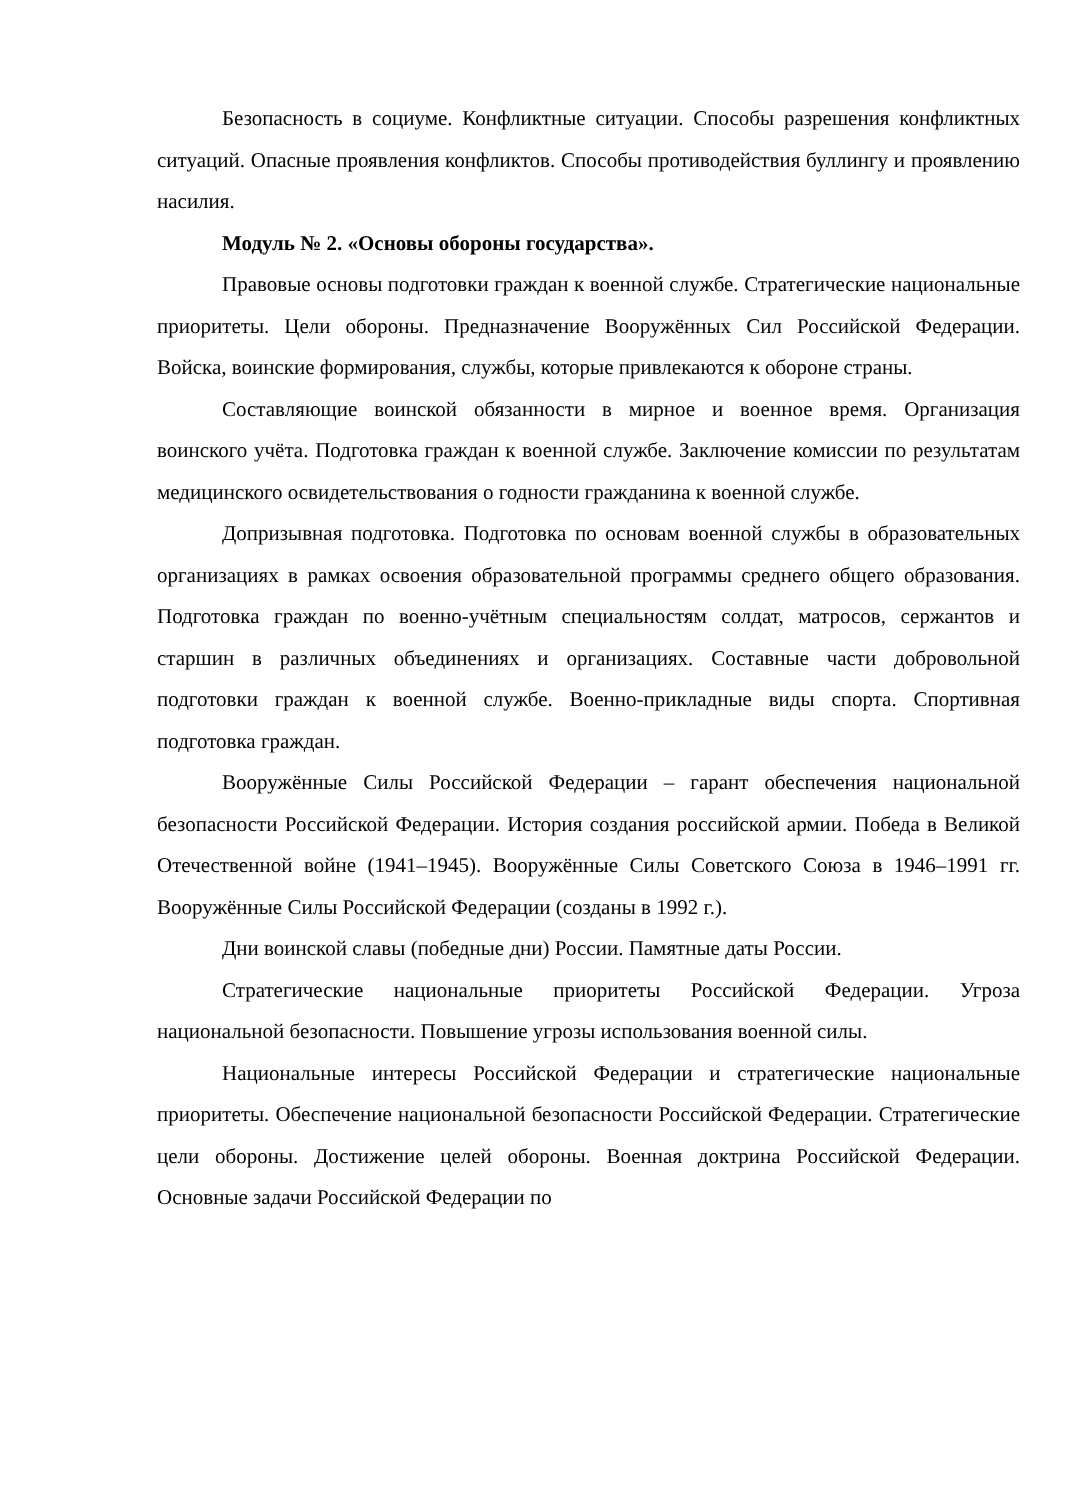Безопасность в социуме. Конфликтные ситуации. Способы разрешения конфликтных ситуаций. Опасные проявления конфликтов. Способы противодействия буллингу и проявлению насилия.
Модуль № 2. «Основы обороны государства».
Правовые основы подготовки граждан к военной службе. Стратегические национальные приоритеты. Цели обороны. Предназначение Вооружённых Сил Российской Федерации. Войска, воинские формирования, службы, которые привлекаются к обороне страны.
Составляющие воинской обязанности в мирное и военное время. Организация воинского учёта. Подготовка граждан к военной службе. Заключение комиссии по результатам медицинского освидетельствования о годности гражданина к военной службе.
Допризывная подготовка. Подготовка по основам военной службы в образовательных организациях в рамках освоения образовательной программы среднего общего образования. Подготовка граждан по военно-учётным специальностям солдат, матросов, сержантов и старшин в различных объединениях и организациях. Составные части добровольной подготовки граждан к военной службе. Военно-прикладные виды спорта. Спортивная подготовка граждан.
Вооружённые Силы Российской Федерации – гарант обеспечения национальной безопасности Российской Федерации. История создания российской армии. Победа в Великой Отечественной войне (1941–1945). Вооружённые Силы Советского Союза в 1946–1991 гг. Вооружённые Силы Российской Федерации (созданы в 1992 г.).
Дни воинской славы (победные дни) России. Памятные даты России.
Стратегические национальные приоритеты Российской Федерации. Угроза национальной безопасности. Повышение угрозы использования военной силы.
Национальные интересы Российской Федерации и стратегические национальные приоритеты. Обеспечение национальной безопасности Российской Федерации. Стратегические цели обороны. Достижение целей обороны. Военная доктрина Российской Федерации. Основные задачи Российской Федерации по